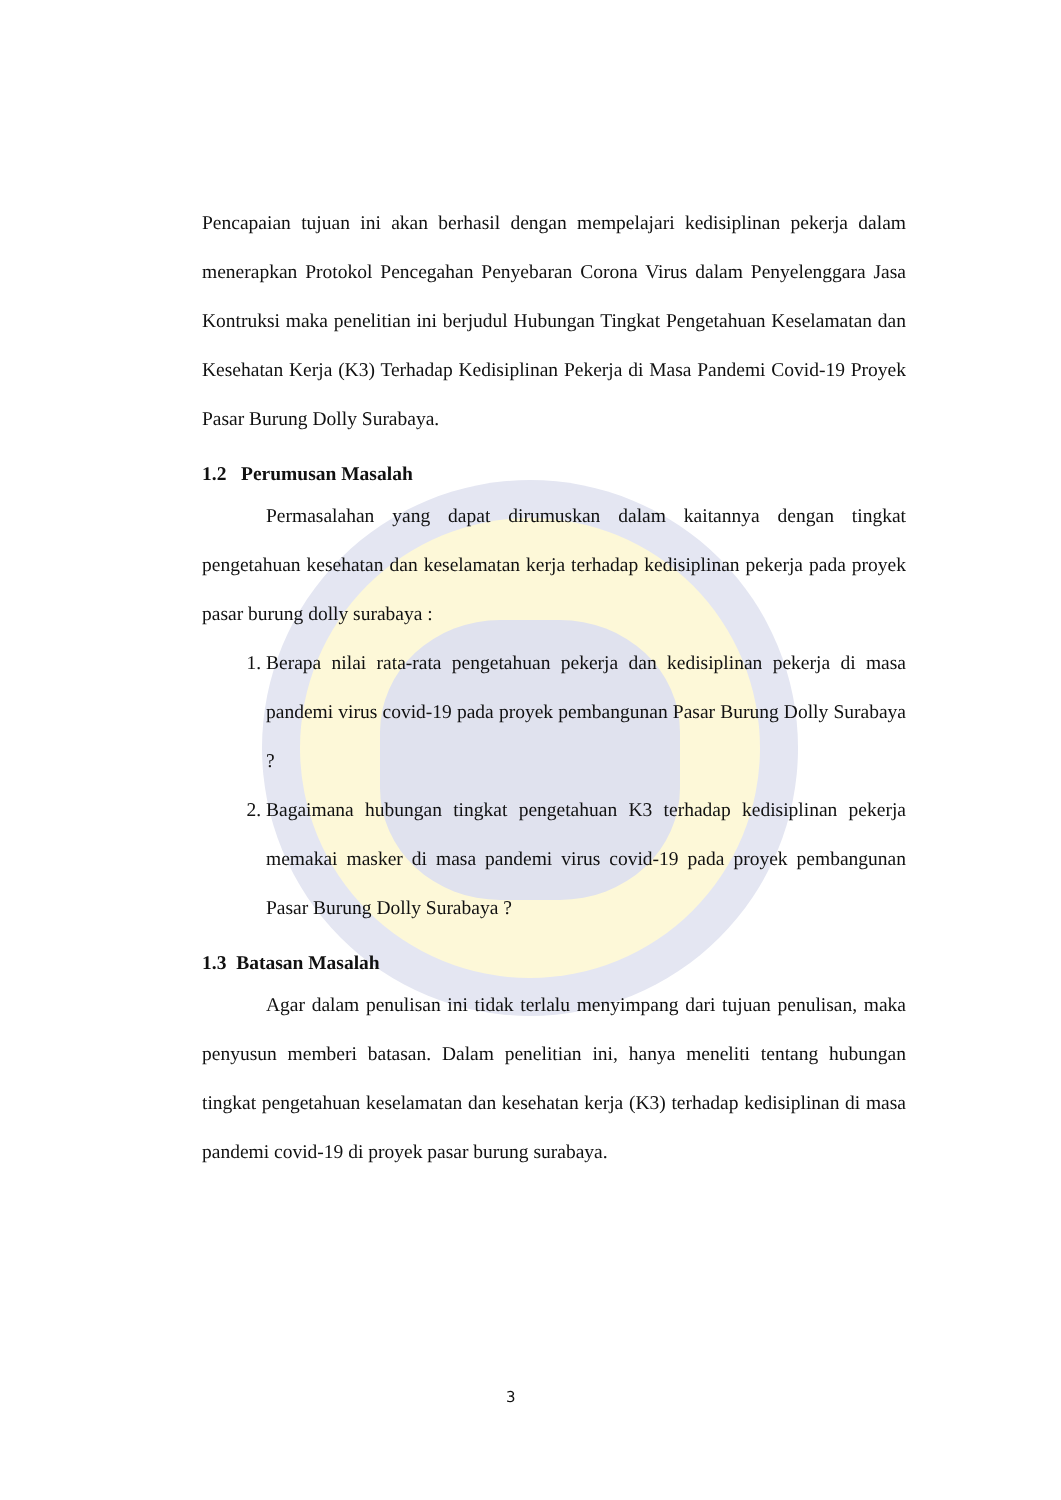Pencapaian tujuan ini akan berhasil dengan mempelajari kedisiplinan pekerja dalam menerapkan Protokol Pencegahan Penyebaran Corona Virus dalam Penyelenggara Jasa Kontruksi maka penelitian ini berjudul Hubungan Tingkat Pengetahuan Keselamatan dan Kesehatan Kerja (K3) Terhadap Kedisiplinan Pekerja di Masa Pandemi Covid-19 Proyek Pasar Burung Dolly Surabaya.
1.2 Perumusan Masalah
Permasalahan yang dapat dirumuskan dalam kaitannya dengan tingkat pengetahuan kesehatan dan keselamatan kerja terhadap kedisiplinan pekerja pada proyek pasar burung dolly surabaya :
1. Berapa nilai rata-rata pengetahuan pekerja dan kedisiplinan pekerja di masa pandemi virus covid-19 pada proyek pembangunan Pasar Burung Dolly Surabaya ?
2. Bagaimana hubungan tingkat pengetahuan K3 terhadap kedisiplinan pekerja memakai masker di masa pandemi virus covid-19 pada proyek pembangunan Pasar Burung Dolly Surabaya ?
1.3 Batasan Masalah
Agar dalam penulisan ini tidak terlalu menyimpang dari tujuan penulisan, maka penyusun memberi batasan. Dalam penelitian ini, hanya meneliti tentang hubungan tingkat pengetahuan keselamatan dan kesehatan kerja (K3) terhadap kedisiplinan di masa pandemi covid-19 di proyek pasar burung surabaya.
3